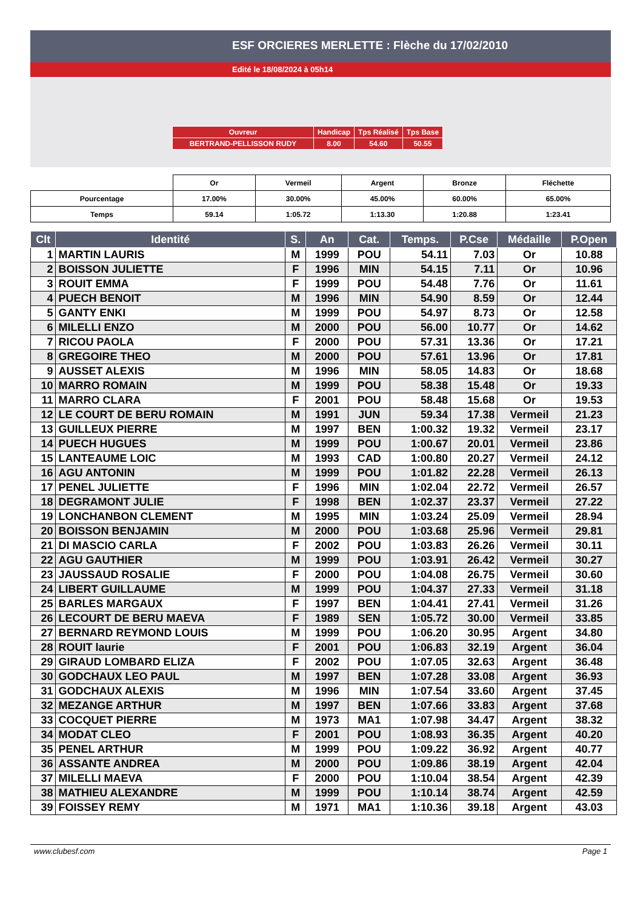ESF ORCIERES MERLETTE : Flèche du 17/02/2010
Edité le 18/08/2024 à 05h14
| Ouvreur | Handicap | Tps Réalisé | Tps Base |
| BERTRAND-PELLISSON RUDY | 8.00 | 54.60 | 50.55 |
| | Or | Vermeil | Argent | Bronze | Fléchette |
| Pourcentage | 17.00% | 30.00% | 45.00% | 60.00% | 65.00% |
| Temps | 59.14 | 1:05.72 | 1:13.30 | 1:20.88 | 1:23.41 |
| Clt | Identité | S. | An | Cat. | Temps. | P.Cse | Médaille | P.Open |
| --- | --- | --- | --- | --- | --- | --- | --- | --- |
| 1 | MARTIN LAURIS | M | 1999 | POU | 54.11 | 7.03 | Or | 10.88 |
| 2 | BOISSON JULIETTE | F | 1996 | MIN | 54.15 | 7.11 | Or | 10.96 |
| 3 | ROUIT EMMA | F | 1999 | POU | 54.48 | 7.76 | Or | 11.61 |
| 4 | PUECH BENOIT | M | 1996 | MIN | 54.90 | 8.59 | Or | 12.44 |
| 5 | GANTY ENKI | M | 1999 | POU | 54.97 | 8.73 | Or | 12.58 |
| 6 | MILELLI ENZO | M | 2000 | POU | 56.00 | 10.77 | Or | 14.62 |
| 7 | RICOU PAOLA | F | 2000 | POU | 57.31 | 13.36 | Or | 17.21 |
| 8 | GREGOIRE THEO | M | 2000 | POU | 57.61 | 13.96 | Or | 17.81 |
| 9 | AUSSET ALEXIS | M | 1996 | MIN | 58.05 | 14.83 | Or | 18.68 |
| 10 | MARRO ROMAIN | M | 1999 | POU | 58.38 | 15.48 | Or | 19.33 |
| 11 | MARRO CLARA | F | 2001 | POU | 58.48 | 15.68 | Or | 19.53 |
| 12 | LE COURT DE BERU ROMAIN | M | 1991 | JUN | 59.34 | 17.38 | Vermeil | 21.23 |
| 13 | GUILLEUX PIERRE | M | 1997 | BEN | 1:00.32 | 19.32 | Vermeil | 23.17 |
| 14 | PUECH HUGUES | M | 1999 | POU | 1:00.67 | 20.01 | Vermeil | 23.86 |
| 15 | LANTEAUME LOIC | M | 1993 | CAD | 1:00.80 | 20.27 | Vermeil | 24.12 |
| 16 | AGU ANTONIN | M | 1999 | POU | 1:01.82 | 22.28 | Vermeil | 26.13 |
| 17 | PENEL JULIETTE | F | 1996 | MIN | 1:02.04 | 22.72 | Vermeil | 26.57 |
| 18 | DEGRAMONT JULIE | F | 1998 | BEN | 1:02.37 | 23.37 | Vermeil | 27.22 |
| 19 | LONCHANBON CLEMENT | M | 1995 | MIN | 1:03.24 | 25.09 | Vermeil | 28.94 |
| 20 | BOISSON BENJAMIN | M | 2000 | POU | 1:03.68 | 25.96 | Vermeil | 29.81 |
| 21 | DI MASCIO CARLA | F | 2002 | POU | 1:03.83 | 26.26 | Vermeil | 30.11 |
| 22 | AGU GAUTHIER | M | 1999 | POU | 1:03.91 | 26.42 | Vermeil | 30.27 |
| 23 | JAUSSAUD ROSALIE | F | 2000 | POU | 1:04.08 | 26.75 | Vermeil | 30.60 |
| 24 | LIBERT GUILLAUME | M | 1999 | POU | 1:04.37 | 27.33 | Vermeil | 31.18 |
| 25 | BARLES MARGAUX | F | 1997 | BEN | 1:04.41 | 27.41 | Vermeil | 31.26 |
| 26 | LECOURT DE BERU MAEVA | F | 1989 | SEN | 1:05.72 | 30.00 | Vermeil | 33.85 |
| 27 | BERNARD REYMOND LOUIS | M | 1999 | POU | 1:06.20 | 30.95 | Argent | 34.80 |
| 28 | ROUIT laurie | F | 2001 | POU | 1:06.83 | 32.19 | Argent | 36.04 |
| 29 | GIRAUD LOMBARD ELIZA | F | 2002 | POU | 1:07.05 | 32.63 | Argent | 36.48 |
| 30 | GODCHAUX LEO PAUL | M | 1997 | BEN | 1:07.28 | 33.08 | Argent | 36.93 |
| 31 | GODCHAUX ALEXIS | M | 1996 | MIN | 1:07.54 | 33.60 | Argent | 37.45 |
| 32 | MEZANGE ARTHUR | M | 1997 | BEN | 1:07.66 | 33.83 | Argent | 37.68 |
| 33 | COCQUET PIERRE | M | 1973 | MA1 | 1:07.98 | 34.47 | Argent | 38.32 |
| 34 | MODAT CLEO | F | 2001 | POU | 1:08.93 | 36.35 | Argent | 40.20 |
| 35 | PENEL ARTHUR | M | 1999 | POU | 1:09.22 | 36.92 | Argent | 40.77 |
| 36 | ASSANTE ANDREA | M | 2000 | POU | 1:09.86 | 38.19 | Argent | 42.04 |
| 37 | MILELLI MAEVA | F | 2000 | POU | 1:10.04 | 38.54 | Argent | 42.39 |
| 38 | MATHIEU ALEXANDRE | M | 1999 | POU | 1:10.14 | 38.74 | Argent | 42.59 |
| 39 | FOISSEY REMY | M | 1971 | MA1 | 1:10.36 | 39.18 | Argent | 43.03 |
www.clubesf.com Page 1